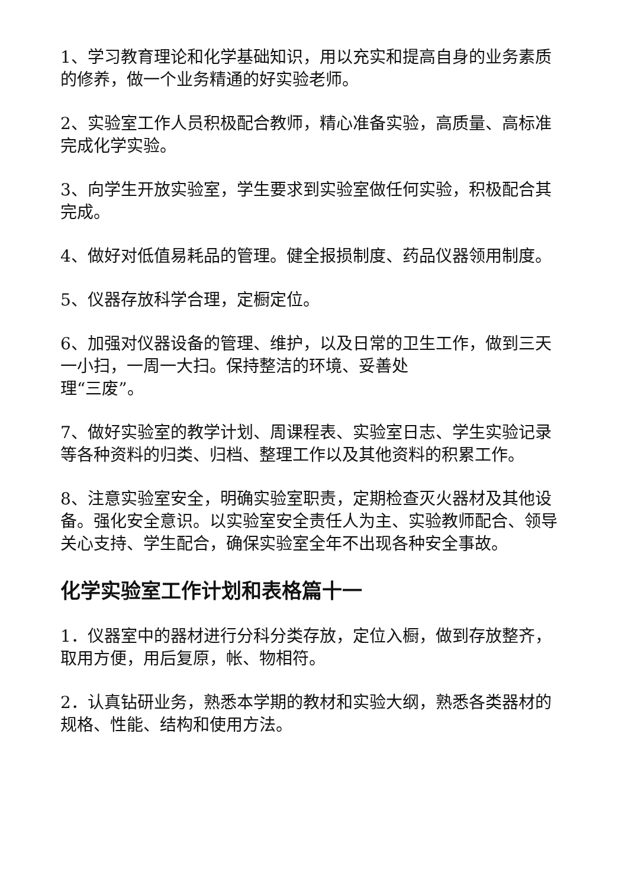1、学习教育理论和化学基础知识，用以充实和提高自身的业务素质的修养，做一个业务精通的好实验老师。
2、实验室工作人员积极配合教师，精心准备实验，高质量、高标准完成化学实验。
3、向学生开放实验室，学生要求到实验室做任何实验，积极配合其完成。
4、做好对低值易耗品的管理。健全报损制度、药品仪器领用制度。
5、仪器存放科学合理，定橱定位。
6、加强对仪器设备的管理、维护，以及日常的卫生工作，做到三天一小扫，一周一大扫。保持整洁的环境、妥善处
理“三废”。
7、做好实验室的教学计划、周课程表、实验室日志、学生实验记录等各种资料的归类、归档、整理工作以及其他资料的积累工作。
8、注意实验室安全，明确实验室职责，定期检查灭火器材及其他设备。强化安全意识。以实验室安全责任人为主、实验教师配合、领导关心支持、学生配合，确保实验室全年不出现各种安全事故。
化学实验室工作计划和表格篇十一
1．仪器室中的器材进行分科分类存放，定位入橱，做到存放整齐，取用方便，用后复原，帐、物相符。
2．认真钻研业务，熟悉本学期的教材和实验大纲，熟悉各类器材的规格、性能、结构和使用方法。